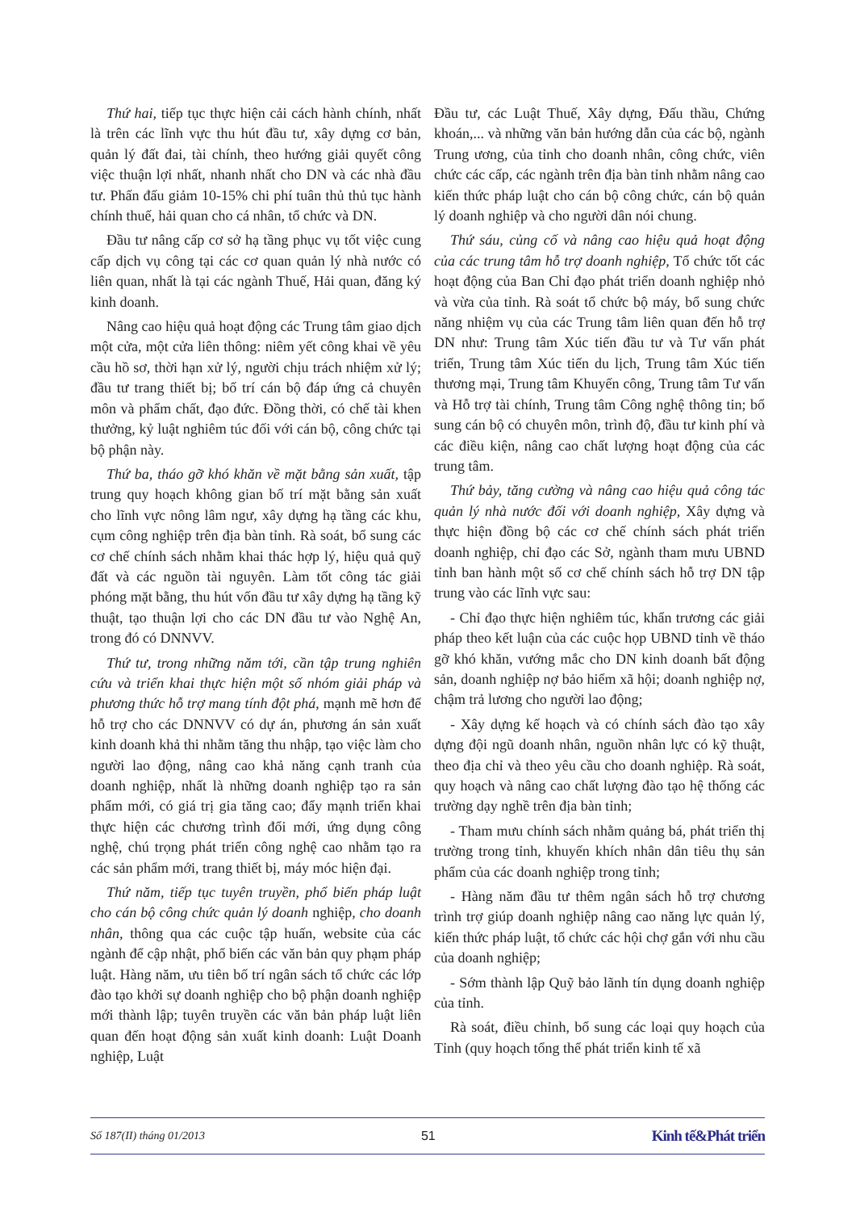Thứ hai, tiếp tục thực hiện cải cách hành chính, nhất là trên các lĩnh vực thu hút đầu tư, xây dựng cơ bản, quản lý đất đai, tài chính, theo hướng giải quyết công việc thuận lợi nhất, nhanh nhất cho DN và các nhà đầu tư. Phấn đấu giảm 10-15% chi phí tuân thủ thủ tục hành chính thuế, hải quan cho cá nhân, tổ chức và DN.
Đầu tư nâng cấp cơ sở hạ tầng phục vụ tốt việc cung cấp dịch vụ công tại các cơ quan quản lý nhà nước có liên quan, nhất là tại các ngành Thuế, Hải quan, đăng ký kinh doanh.
Nâng cao hiệu quả hoạt động các Trung tâm giao dịch một cửa, một cửa liên thông: niêm yết công khai về yêu cầu hồ sơ, thời hạn xử lý, người chịu trách nhiệm xử lý; đầu tư trang thiết bị; bố trí cán bộ đáp ứng cả chuyên môn và phẩm chất, đạo đức. Đồng thời, có chế tài khen thưởng, kỷ luật nghiêm túc đối với cán bộ, công chức tại bộ phận này.
Thứ ba, tháo gỡ khó khăn về mặt bằng sản xuất, tập trung quy hoạch không gian bố trí mặt bằng sản xuất cho lĩnh vực nông lâm ngư, xây dựng hạ tầng các khu, cụm công nghiệp trên địa bàn tỉnh. Rà soát, bổ sung các cơ chế chính sách nhằm khai thác hợp lý, hiệu quả quỹ đất và các nguồn tài nguyên. Làm tốt công tác giải phóng mặt bằng, thu hút vốn đầu tư xây dựng hạ tầng kỹ thuật, tạo thuận lợi cho các DN đầu tư vào Nghệ An, trong đó có DNNVV.
Thứ tư, trong những năm tới, cần tập trung nghiên cứu và triển khai thực hiện một số nhóm giải pháp và phương thức hỗ trợ mang tính đột phá, mạnh mẽ hơn để hỗ trợ cho các DNNVV có dự án, phương án sản xuất kinh doanh khả thi nhằm tăng thu nhập, tạo việc làm cho người lao động, nâng cao khả năng cạnh tranh của doanh nghiệp, nhất là những doanh nghiệp tạo ra sản phẩm mới, có giá trị gia tăng cao; đẩy mạnh triển khai thực hiện các chương trình đổi mới, ứng dụng công nghệ, chú trọng phát triển công nghệ cao nhằm tạo ra các sản phẩm mới, trang thiết bị, máy móc hiện đại.
Thứ năm, tiếp tục tuyên truyền, phổ biến pháp luật cho cán bộ công chức quản lý doanh nghiệp, cho doanh nhân, thông qua các cuộc tập huấn, website của các ngành để cập nhật, phổ biến các văn bản quy phạm pháp luật. Hàng năm, ưu tiên bố trí ngân sách tổ chức các lớp đào tạo khởi sự doanh nghiệp cho bộ phận doanh nghiệp mới thành lập; tuyên truyền các văn bản pháp luật liên quan đến hoạt động sản xuất kinh doanh: Luật Doanh nghiệp, Luật
Đầu tư, các Luật Thuế, Xây dựng, Đấu thầu, Chứng khoán,... và những văn bản hướng dẫn của các bộ, ngành Trung ương, của tỉnh cho doanh nhân, công chức, viên chức các cấp, các ngành trên địa bàn tỉnh nhằm nâng cao kiến thức pháp luật cho cán bộ công chức, cán bộ quản lý doanh nghiệp và cho người dân nói chung.
Thứ sáu, củng cố và nâng cao hiệu quả hoạt động của các trung tâm hỗ trợ doanh nghiệp, Tổ chức tốt các hoạt động của Ban Chỉ đạo phát triển doanh nghiệp nhỏ và vừa của tỉnh. Rà soát tổ chức bộ máy, bổ sung chức năng nhiệm vụ của các Trung tâm liên quan đến hỗ trợ DN như: Trung tâm Xúc tiến đầu tư và Tư vấn phát triển, Trung tâm Xúc tiến du lịch, Trung tâm Xúc tiến thương mại, Trung tâm Khuyến công, Trung tâm Tư vấn và Hỗ trợ tài chính, Trung tâm Công nghệ thông tin; bổ sung cán bộ có chuyên môn, trình độ, đầu tư kinh phí và các điều kiện, nâng cao chất lượng hoạt động của các trung tâm.
Thứ bảy, tăng cường và nâng cao hiệu quả công tác quản lý nhà nước đối với doanh nghiệp, Xây dựng và thực hiện đồng bộ các cơ chế chính sách phát triển doanh nghiệp, chỉ đạo các Sở, ngành tham mưu UBND tỉnh ban hành một số cơ chế chính sách hỗ trợ DN tập trung vào các lĩnh vực sau:
- Chỉ đạo thực hiện nghiêm túc, khẩn trương các giải pháp theo kết luận của các cuộc họp UBND tỉnh về tháo gỡ khó khăn, vướng mắc cho DN kinh doanh bất động sản, doanh nghiệp nợ bảo hiểm xã hội; doanh nghiệp nợ, chậm trả lương cho người lao động;
- Xây dựng kế hoạch và có chính sách đào tạo xây dựng đội ngũ doanh nhân, nguồn nhân lực có kỹ thuật, theo địa chỉ và theo yêu cầu cho doanh nghiệp. Rà soát, quy hoạch và nâng cao chất lượng đào tạo hệ thống các trường dạy nghề trên địa bàn tỉnh;
- Tham mưu chính sách nhằm quảng bá, phát triển thị trường trong tỉnh, khuyến khích nhân dân tiêu thụ sản phẩm của các doanh nghiệp trong tỉnh;
- Hàng năm đầu tư thêm ngân sách hỗ trợ chương trình trợ giúp doanh nghiệp nâng cao năng lực quản lý, kiến thức pháp luật, tổ chức các hội chợ gắn với nhu cầu của doanh nghiệp;
- Sớm thành lập Quỹ bảo lãnh tín dụng doanh nghiệp của tỉnh.
Rà soát, điều chỉnh, bổ sung các loại quy hoạch của Tỉnh (quy hoạch tổng thể phát triển kinh tế xã
Số 187(II) tháng 01/2013 51 Kinh tế&Phát triển